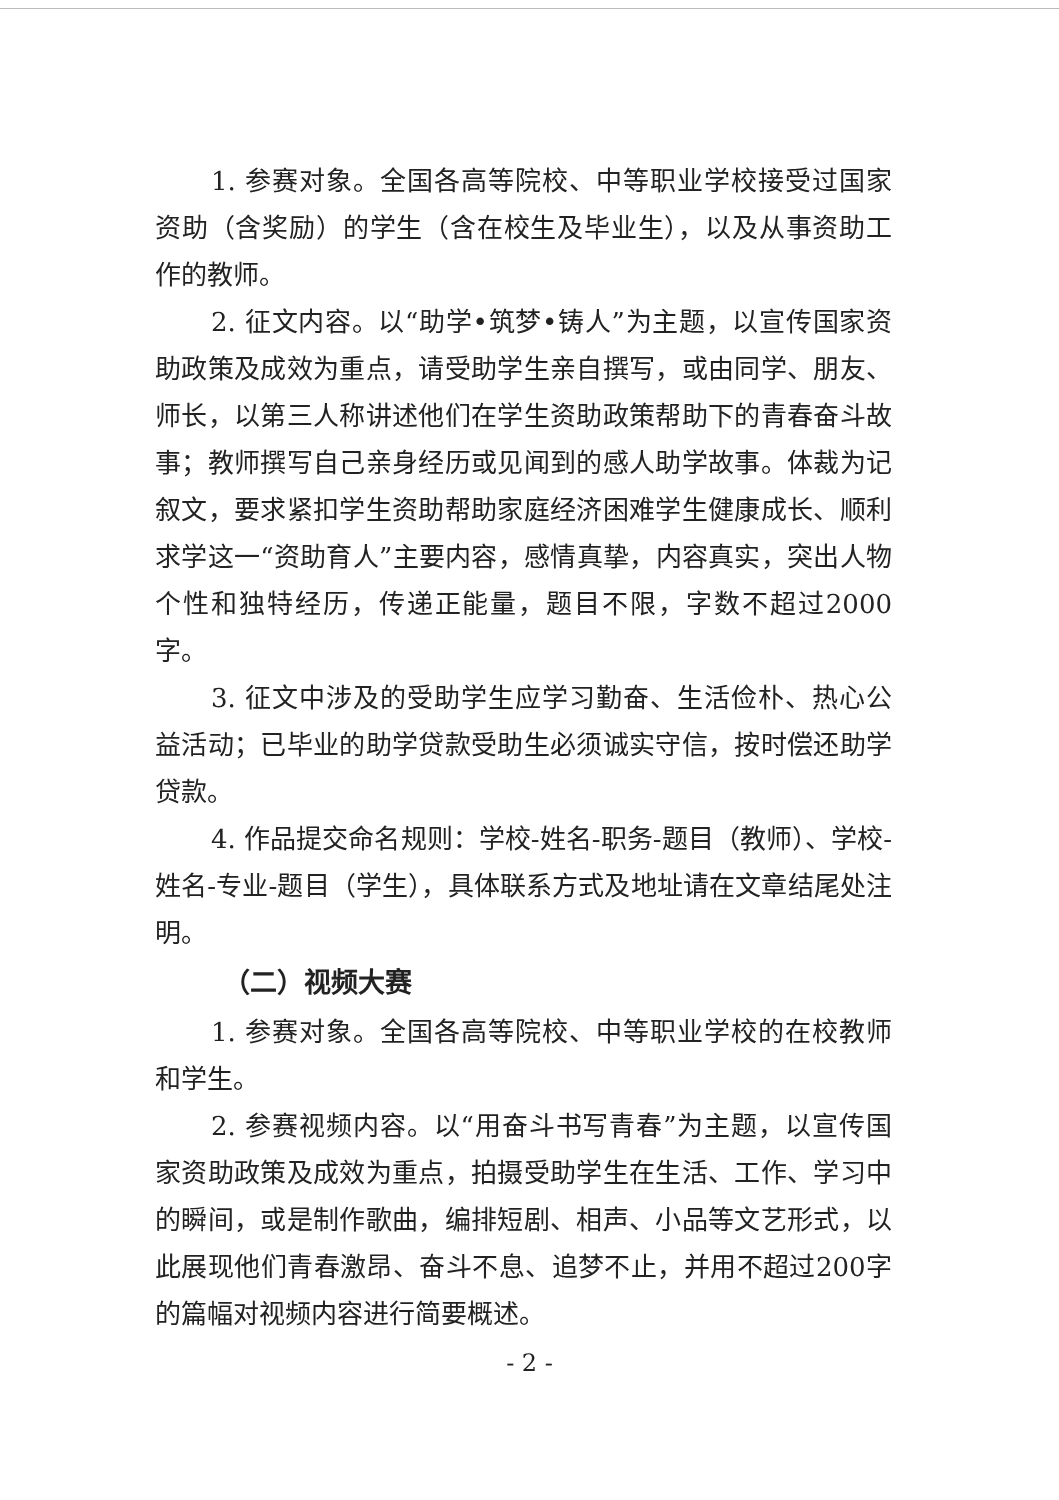1. 参赛对象。全国各高等院校、中等职业学校接受过国家资助（含奖励）的学生（含在校生及毕业生），以及从事资助工作的教师。
2. 征文内容。以“助学•筑梦•铸人”为主题，以宣传国家资助政策及成效为重点，请受助学生亲自撰写，或由同学、朋友、师长，以第三人称讲述他们在学生资助政策帮助下的青春奋斗故事；教师撰写自己亲身经历或见闻到的感人助学故事。体裁为记叙文，要求紧扣学生资助帮助家庭经济困难学生健康成长、顺利求学这一“资助育人”主要内容，感情真挚，内容真实，突出人物个性和独特经历，传递正能量，题目不限，字数不超过2000字。
3. 征文中涉及的受助学生应学习勤奋、生活俭朴、热心公益活动；已毕业的助学贷款受助生必须诚实守信，按时偿还助学贷款。
4. 作品提交命名规则：学校-姓名-职务-题目（教师）、学校-姓名-专业-题目（学生），具体联系方式及地址请在文章结尾处注明。
（二）视频大赛
1. 参赛对象。全国各高等院校、中等职业学校的在校教师和学生。
2. 参赛视频内容。以“用奋斗书写青春”为主题，以宣传国家资助政策及成效为重点，拍摄受助学生在生活、工作、学习中的瞬间，或是制作歌曲，编排短剧、相声、小品等文艺形式，以此展现他们青春激昂、奋斗不息、追梦不止，并用不超过200字的篇幅对视频内容进行简要概述。
- 2 -